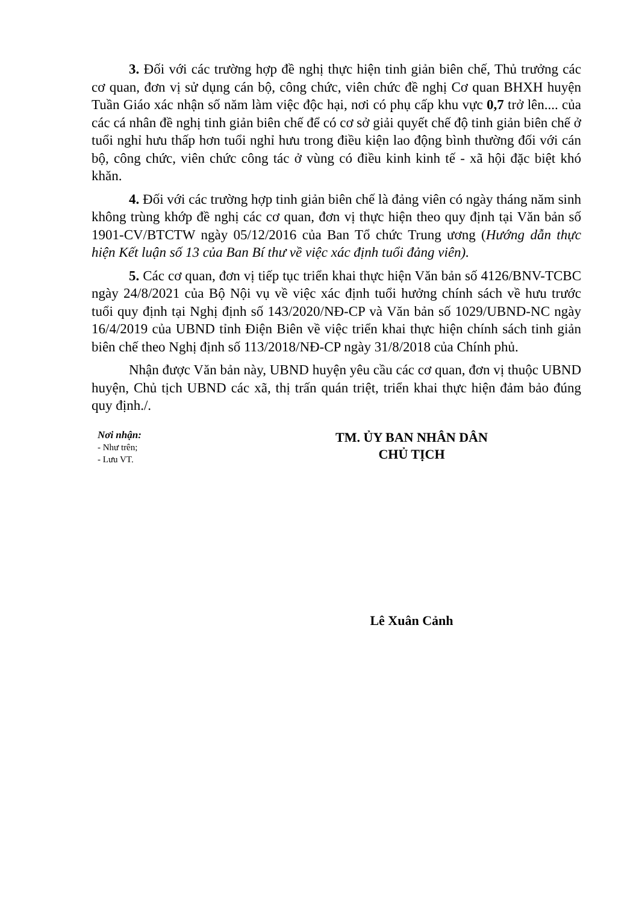3. Đối với các trường hợp đề nghị thực hiện tinh giản biên chế, Thủ trưởng các cơ quan, đơn vị sử dụng cán bộ, công chức, viên chức đề nghị Cơ quan BHXH huyện Tuần Giáo xác nhận số năm làm việc độc hại, nơi có phụ cấp khu vực 0,7 trở lên.... của các cá nhân đề nghị tinh giản biên chế để có cơ sở giải quyết chế độ tinh giản biên chế ở tuổi nghỉ hưu thấp hơn tuổi nghỉ hưu trong điều kiện lao động bình thường đối với cán bộ, công chức, viên chức công tác ở vùng có điều kinh kinh tế - xã hội đặc biệt khó khăn.
4. Đối với các trường hợp tinh giản biên chế là đảng viên có ngày tháng năm sinh không trùng khớp đề nghị các cơ quan, đơn vị thực hiện theo quy định tại Văn bản số 1901-CV/BTCTW ngày 05/12/2016 của Ban Tổ chức Trung ương (Hướng dẫn thực hiện Kết luận số 13 của Ban Bí thư về việc xác định tuổi đảng viên).
5. Các cơ quan, đơn vị tiếp tục triển khai thực hiện Văn bản số 4126/BNV-TCBC ngày 24/8/2021 của Bộ Nội vụ về việc xác định tuổi hưởng chính sách về hưu trước tuổi quy định tại Nghị định số 143/2020/NĐ-CP và Văn bản số 1029/UBND-NC ngày 16/4/2019 của UBND tỉnh Điện Biên về việc triển khai thực hiện chính sách tinh giản biên chế theo Nghị định số 113/2018/NĐ-CP ngày 31/8/2018 của Chính phủ.
Nhận được Văn bản này, UBND huyện yêu cầu các cơ quan, đơn vị thuộc UBND huyện, Chủ tịch UBND các xã, thị trấn quán triệt, triển khai thực hiện đảm bảo đúng quy định./.
Nơi nhận:
- Như trên;
- Lưu VT.
TM. ỦY BAN NHÂN DÂN
CHỦ TỊCH
Lê Xuân Cảnh